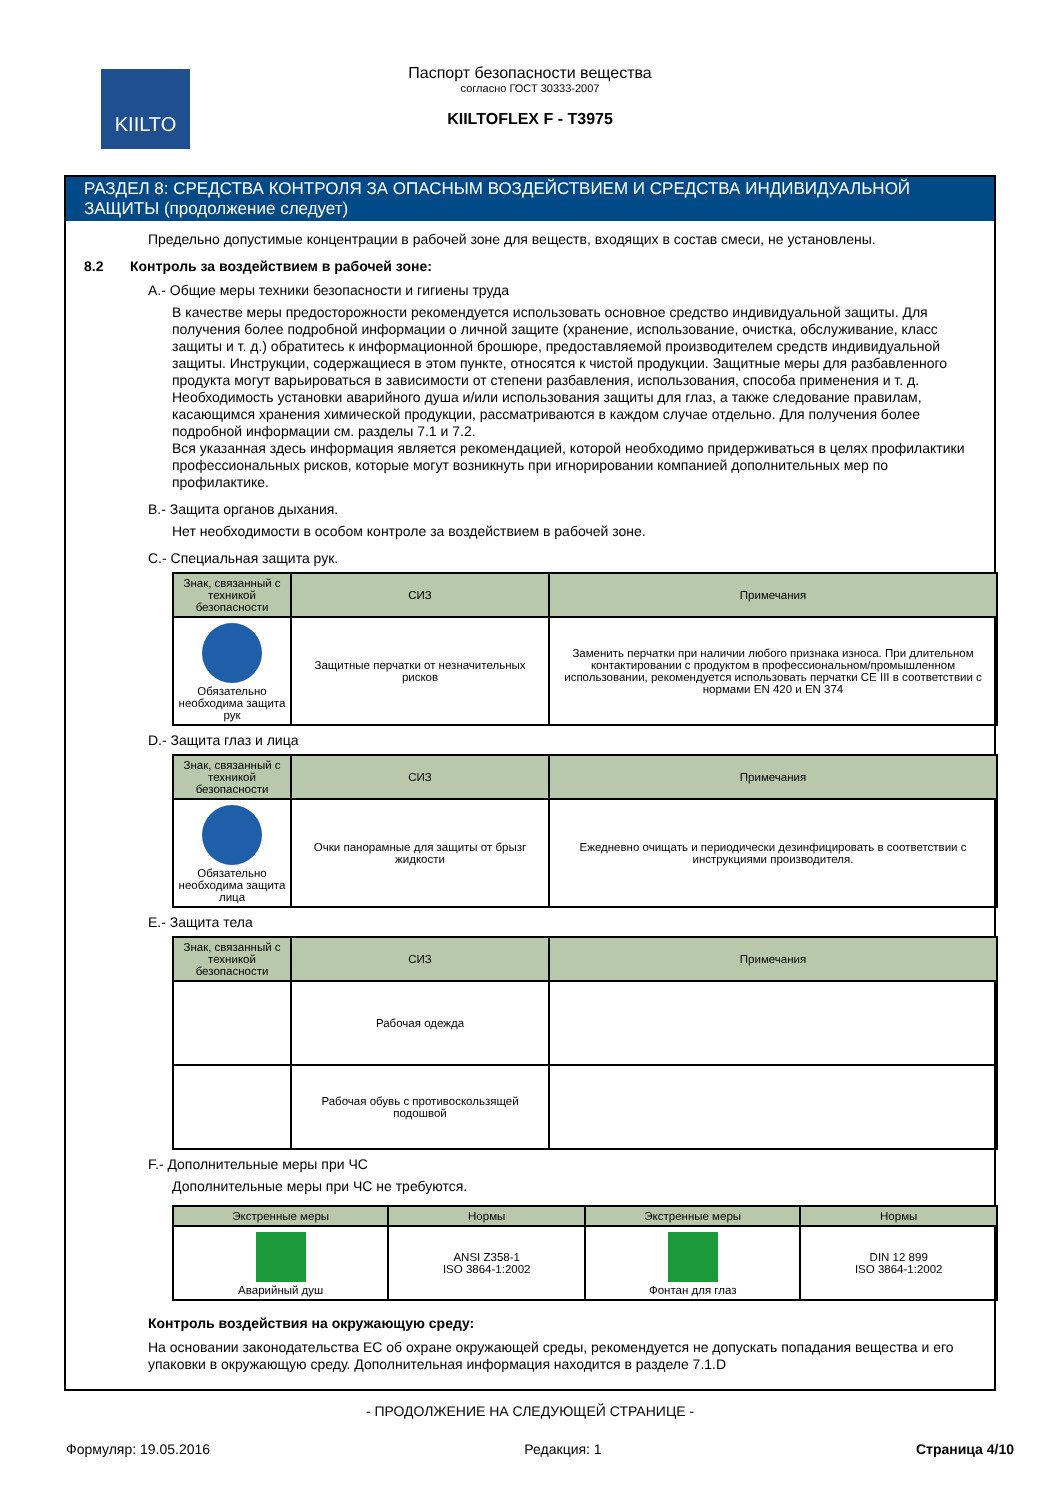KIILTO
Паспорт безопасности вещества
согласно ГОСТ 30333-2007
KIILTOFLEX F - T3975
РАЗДЕЛ 8: СРЕДСТВА КОНТРОЛЯ ЗА ОПАСНЫМ ВОЗДЕЙСТВИЕМ И СРЕДСТВА ИНДИВИДУАЛЬНОЙ ЗАЩИТЫ (продолжение следует)
Предельно допустимые концентрации в рабочей зоне для веществ, входящих в состав смеси, не установлены.
8.2 Контроль за воздействием в рабочей зоне:
A.- Общие меры техники безопасности и гигиены труда
В качестве меры предосторожности рекомендуется использовать основное средство индивидуальной защиты. Для получения более подробной информации о личной защите (хранение, использование, очистка, обслуживание, класс защиты и т. д.) обратитесь к информационной брошюре, предоставляемой производителем средств индивидуальной защиты. Инструкции, содержащиеся в этом пункте, относятся к чистой продукции. Защитные меры для разбавленного продукта могут варьироваться в зависимости от степени разбавления, использования, способа применения и т. д. Необходимость установки аварийного душа и/или использования защиты для глаз, а также следование правилам, касающимся хранения химической продукции, рассматриваются в каждом случае отдельно. Для получения более подробной информации см. разделы 7.1 и 7.2.
Вся указанная здесь информация является рекомендацией, которой необходимо придерживаться в целях профилактики профессиональных рисков, которые могут возникнуть при игнорировании компанией дополнительных мер по профилактике.
B.- Защита органов дыхания.
Нет необходимости в особом контроле за воздействием в рабочей зоне.
C.- Специальная защита рук.
| Знак, связанный с техникой безопасности | СИЗ | Примечания |
| --- | --- | --- |
| Обязательно необходима защита рук | Защитные перчатки от незначительных рисков | Заменить перчатки при наличии любого признака износа. При длительном контактировании с продуктом в профессиональном/промышленном использовании, рекомендуется использовать перчатки CE III в соответствии с нормами EN 420 и EN 374 |
D.- Защита глаз и лица
| Знак, связанный с техникой безопасности | СИЗ | Примечания |
| --- | --- | --- |
| Обязательно необходима защита лица | Очки панорамные для защиты от брызг жидкости | Ежедневно очищать и периодически дезинфицировать в соответствии с инструкциями производителя. |
E.- Защита тела
| Знак, связанный с техникой безопасности | СИЗ | Примечания |
| --- | --- | --- |
| | Рабочая одежда | |
| | Рабочая обувь с противоскользящей подошвой | |
F.- Дополнительные меры при ЧС
Дополнительные меры при ЧС не требуются.
| Экстренные меры | Нормы | Экстренные меры | Нормы |
| --- | --- | --- | --- |
| Аварийный душ | ANSI Z358-1 ISO 3864-1:2002 | Фонтан для глаз | DIN 12 899 ISO 3864-1:2002 |
Контроль воздействия на окружающую среду:
На основании законодательства ЕС об охране окружающей среды, рекомендуется не допускать попадания вещества и его упаковки в окружающую среду. Дополнительная информация находится в разделе 7.1.D
- ПРОДОЛЖЕНИЕ НА СЛЕДУЮЩЕЙ СТРАНИЦЕ -
Формуляр: 19.05.2016 Редакция: 1 Страница 4/10